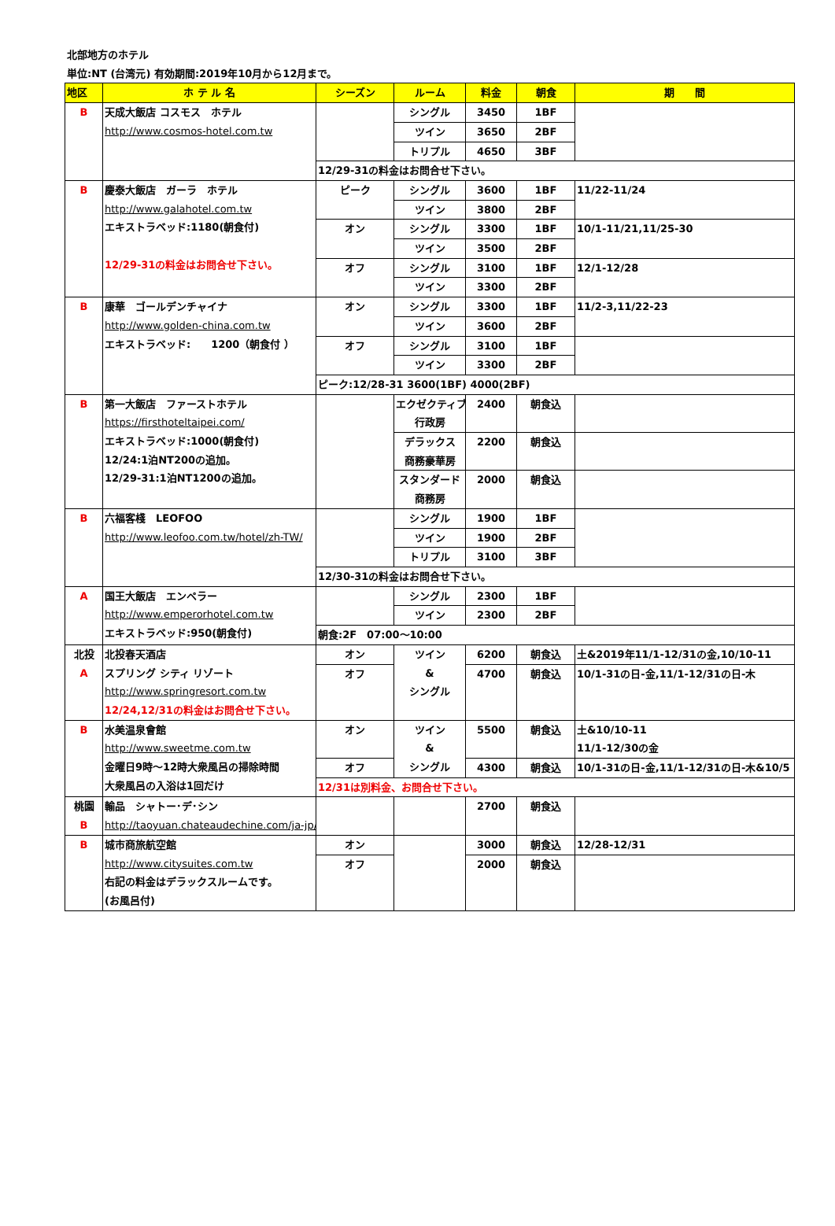北部地方のホテル
単位:NT (台湾元) 有効期間:2019年10月から12月まで。
| 地区 | ホ テ ル 名 | シーズン | ルーム | 料金 | 朝食 | 期 間 |
| --- | --- | --- | --- | --- | --- | --- |
| B | 天成大飯店 コスモス ホテル http://www.cosmos-hotel.com.tw | | シングル | 3450 | 1BF | |
| | | | ツイン | 3650 | 2BF | |
| | | | トリプル | 4650 | 3BF | |
| | | 12/29-31の料金はお問合せ下さい。 | | | | |
| B | 慶泰大飯店 ガーラ ホテル http://www.galahotel.com.tw エキストラベッド:1180(朝食付) 12/29-31の料金はお問合せ下さい。 | ピーク | シングル | 3600 | 1BF | 11/22-11/24 |
| | | | ツイン | 3800 | 2BF | |
| | | オン | シングル | 3300 | 1BF | 10/1-11/21,11/25-30 |
| | | | ツイン | 3500 | 2BF | |
| | | オフ | シングル | 3100 | 1BF | 12/1-12/28 |
| | | | ツイン | 3300 | 2BF | |
| B | 康華 ゴールデンチャイナ http://www.golden-china.com.tw エキストラベッド: 1200（朝食付 ） | オン | シングル | 3300 | 1BF | 11/2-3,11/22-23 |
| | | | ツイン | 3600 | 2BF | |
| | | オフ | シングル | 3100 | 1BF | |
| | | | ツイン | 3300 | 2BF | |
| | | ピーク:12/28-31 3600(1BF) 4000(2BF) | | | | |
| B | 第一大飯店 ファーストホテル https://firsthoteltaipei.com/ エキストラベッド:1000(朝食付) 12/24:1泊NT200の追加。 12/29-31:1泊NT1200の追加。 | | エクゼクティブ 行政房 | 2400 | 朝食込 | |
| | | | デラックス 商務豪華房 | 2200 | 朝食込 | |
| | | | スタンダード 商務房 | 2000 | 朝食込 | |
| B | 六福客棧 LEOFOO http://www.leofoo.com.tw/hotel/zh-TW/ | | シングル | 1900 | 1BF | |
| | | | ツイン | 1900 | 2BF | |
| | | | トリプル | 3100 | 3BF | |
| | | 12/30-31の料金はお問合せ下さい。 | | | | |
| A | 国王大飯店 エンペラー http://www.emperorhotel.com.tw エキストラベッド:950(朝食付) | | シングル | 2300 | 1BF | |
| | | | ツイン | 2300 | 2BF | |
| | | 朝食:2F 07:00～10:00 | | | | |
| 北投 A | 北投春天酒店 スプリング シティ リゾート http://www.springresort.com.tw 12/24,12/31の料金はお問合せ下さい。 | オン | ツイン & シングル | 6200 | 朝食込 | 土&2019年11/1-12/31の金,10/10-11 |
| | | オフ | | 4700 | 朝食込 | 10/1-31の日-金,11/1-12/31の日-木 |
| B | 水美温泉會館 http://www.sweetme.com.tw 金曜日9時～12時大衆風呂の掃除時間 大衆風呂の入浴は1回だけ | オン | ツイン & シングル | 5500 | 朝食込 | 土&10/10-11 11/1-12/30の金 |
| | | オフ | | 4300 | 朝食込 | 10/1-31の日-金,11/1-12/31の日-木&10/5 |
| | | 12/31は別料金、お問合せ下さい。 | | | | |
| 桃園 B | 輸品 シャトー･デ･シン http://taoyuan.chateaudechine.com/ja-jp/ | | | 2700 | 朝食込 | |
| B | 城市商旅航空館 http://www.citysuites.com.tw 右記の料金はデラックスルームです。 (お風呂付) | オン | | 3000 | 朝食込 | 12/28-12/31 |
| | | オフ | | 2000 | 朝食込 | |